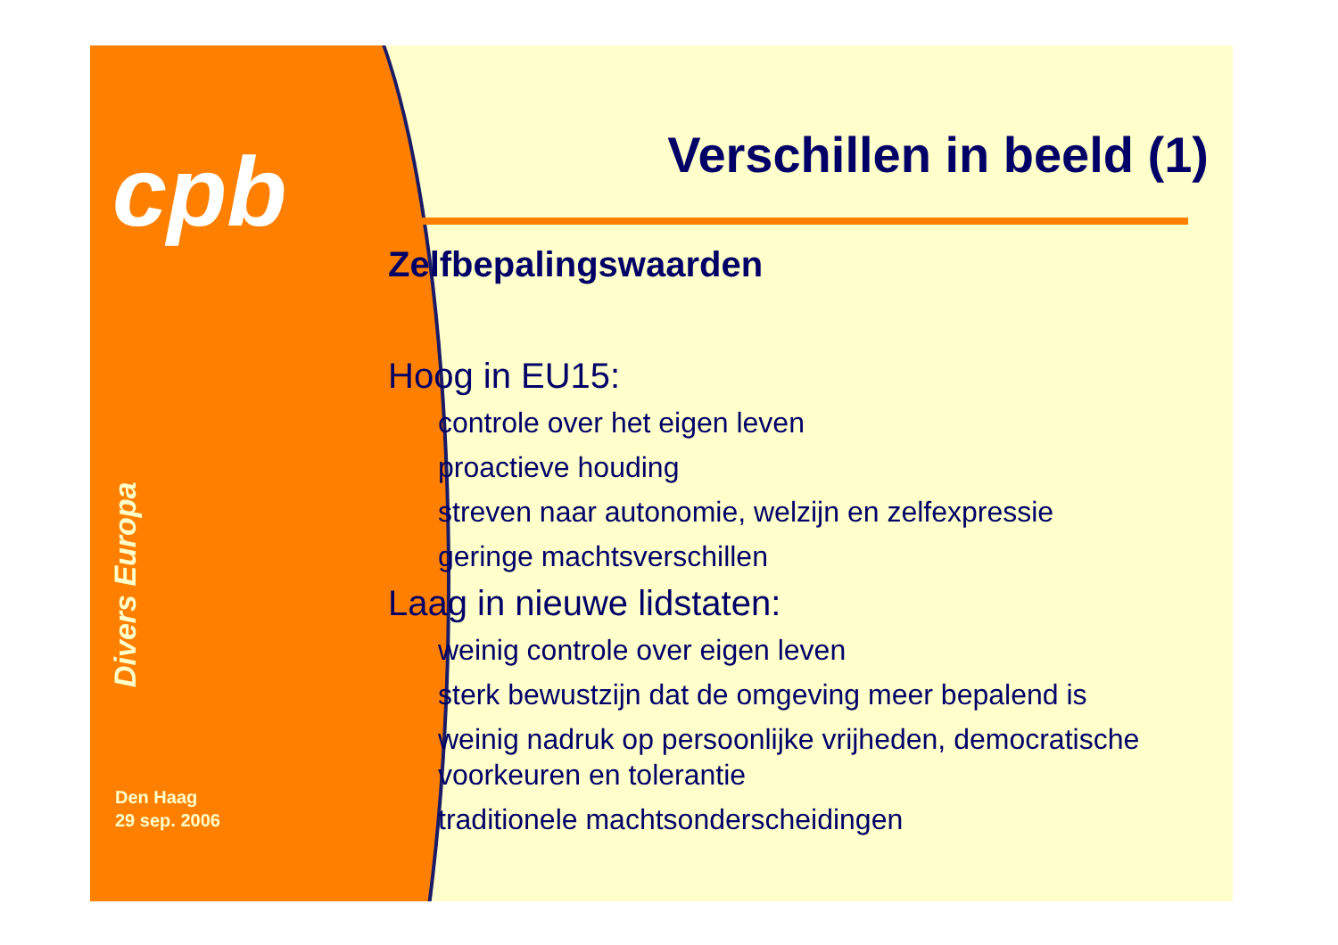cpb
Divers Europa
Den Haag
29 sep. 2006
Verschillen in beeld (1)
Zelfbepalingswaarden
Hoog in EU15:
▶ controle over het eigen leven
▶ proactieve houding
▶ streven naar autonomie, welzijn en zelfexpressie
▶ geringe machtsverschillen
Laag in nieuwe lidstaten:
▶ weinig controle over eigen leven
▶ sterk bewustzijn dat de omgeving meer bepalend is
▶ weinig nadruk op persoonlijke vrijheden, democratische voorkeuren en tolerantie
▶ traditionele machtsonderscheidingen